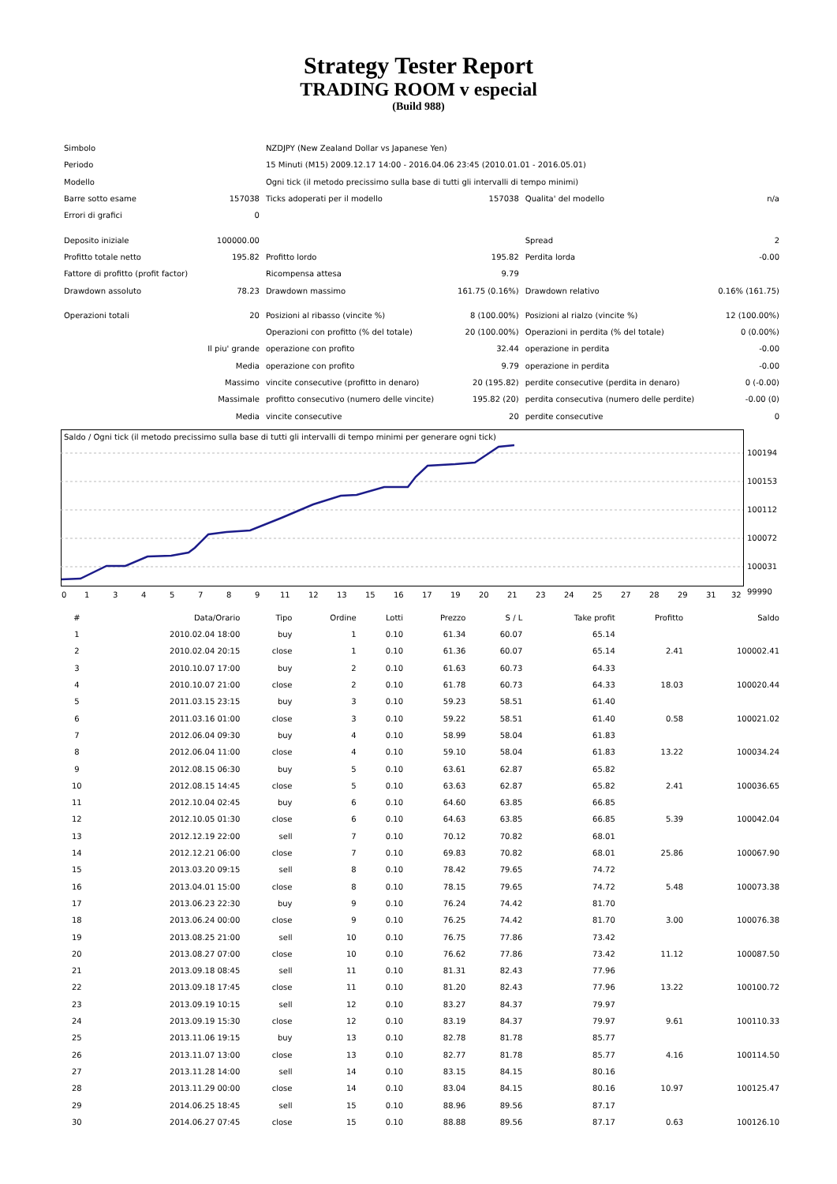Strategy Tester Report
TRADING ROOM v especial
(Build 988)
| Simbolo | | NZDJPY (New Zealand Dollar vs Japanese Yen) | | | |
| Periodo | | 15 Minuti (M15) 2009.12.17 14:00 - 2016.04.06 23:45 (2010.01.01 - 2016.05.01) | | | |
| Modello | | Ogni tick (il metodo precissimo sulla base di tutti gli intervalli di tempo minimi) | | | |
| Barre sotto esame | 157038 | Ticks adoperati per il modello | 157038 | Qualita' del modello | n/a |
| Errori di grafici | 0 | | | | |
| Deposito iniziale | 100000.00 | | | Spread | 2 |
| Profitto totale netto | 195.82 | Profitto lordo | 195.82 | Perdita lorda | -0.00 |
| Fattore di profitto (profit factor) | | Ricompensa attesa | 9.79 | | |
| Drawdown assoluto | 78.23 | Drawdown massimo | 161.75 (0.16%) | Drawdown relativo | 0.16% (161.75) |
| Operazioni totali | 20 | Posizioni al ribasso (vincite %) | 8 (100.00%) | Posizioni al rialzo (vincite %) | 12 (100.00%) |
| | | Operazioni con profitto (% del totale) | 20 (100.00%) | Operazioni in perdita (% del totale) | 0 (0.00%) |
| | Il piu' grande | operazione con profito | 32.44 | operazione in perdita | -0.00 |
| | Media | operazione con profito | 9.79 | operazione in perdita | -0.00 |
| | Massimo | vincite consecutive (profitto in denaro) | 20 (195.82) | perdite consecutive (perdita in denaro) | 0 (-0.00) |
| | Massimale | profitto consecutivo (numero delle vincite) | 195.82 (20) | perdita consecutiva (numero delle perdite) | -0.00 (0) |
| | Media | vincite consecutive | 20 | perdite consecutive | 0 |
Saldo / Ogni tick (il metodo precissimo sulla base di tutti gli intervalli di tempo minimi per generare ogni tick)
100194
100153
100112
100072
100031
99990
0 1 3 4 5 7 8 9 11 12 13 15 16 17 19 20 21 23 24 25 27 28 29 31 32
| # | Data/Orario | Tipo | Ordine | Lotti | Prezzo | S / L | Take profit | Profitto | Saldo |
| --- | --- | --- | --- | --- | --- | --- | --- | --- | --- |
| 1 | 2010.02.04 18:00 | buy | 1 | 0.10 | 61.34 | 60.07 | 65.14 | | |
| 2 | 2010.02.04 20:15 | close | 1 | 0.10 | 61.36 | 60.07 | 65.14 | 2.41 | 100002.41 |
| 3 | 2010.10.07 17:00 | buy | 2 | 0.10 | 61.63 | 60.73 | 64.33 | | |
| 4 | 2010.10.07 21:00 | close | 2 | 0.10 | 61.78 | 60.73 | 64.33 | 18.03 | 100020.44 |
| 5 | 2011.03.15 23:15 | buy | 3 | 0.10 | 59.23 | 58.51 | 61.40 | | |
| 6 | 2011.03.16 01:00 | close | 3 | 0.10 | 59.22 | 58.51 | 61.40 | 0.58 | 100021.02 |
| 7 | 2012.06.04 09:30 | buy | 4 | 0.10 | 58.99 | 58.04 | 61.83 | | |
| 8 | 2012.06.04 11:00 | close | 4 | 0.10 | 59.10 | 58.04 | 61.83 | 13.22 | 100034.24 |
| 9 | 2012.08.15 06:30 | buy | 5 | 0.10 | 63.61 | 62.87 | 65.82 | | |
| 10 | 2012.08.15 14:45 | close | 5 | 0.10 | 63.63 | 62.87 | 65.82 | 2.41 | 100036.65 |
| 11 | 2012.10.04 02:45 | buy | 6 | 0.10 | 64.60 | 63.85 | 66.85 | | |
| 12 | 2012.10.05 01:30 | close | 6 | 0.10 | 64.63 | 63.85 | 66.85 | 5.39 | 100042.04 |
| 13 | 2012.12.19 22:00 | sell | 7 | 0.10 | 70.12 | 70.82 | 68.01 | | |
| 14 | 2012.12.21 06:00 | close | 7 | 0.10 | 69.83 | 70.82 | 68.01 | 25.86 | 100067.90 |
| 15 | 2013.03.20 09:15 | sell | 8 | 0.10 | 78.42 | 79.65 | 74.72 | | |
| 16 | 2013.04.01 15:00 | close | 8 | 0.10 | 78.15 | 79.65 | 74.72 | 5.48 | 100073.38 |
| 17 | 2013.06.23 22:30 | buy | 9 | 0.10 | 76.24 | 74.42 | 81.70 | | |
| 18 | 2013.06.24 00:00 | close | 9 | 0.10 | 76.25 | 74.42 | 81.70 | 3.00 | 100076.38 |
| 19 | 2013.08.25 21:00 | sell | 10 | 0.10 | 76.75 | 77.86 | 73.42 | | |
| 20 | 2013.08.27 07:00 | close | 10 | 0.10 | 76.62 | 77.86 | 73.42 | 11.12 | 100087.50 |
| 21 | 2013.09.18 08:45 | sell | 11 | 0.10 | 81.31 | 82.43 | 77.96 | | |
| 22 | 2013.09.18 17:45 | close | 11 | 0.10 | 81.20 | 82.43 | 77.96 | 13.22 | 100100.72 |
| 23 | 2013.09.19 10:15 | sell | 12 | 0.10 | 83.27 | 84.37 | 79.97 | | |
| 24 | 2013.09.19 15:30 | close | 12 | 0.10 | 83.19 | 84.37 | 79.97 | 9.61 | 100110.33 |
| 25 | 2013.11.06 19:15 | buy | 13 | 0.10 | 82.78 | 81.78 | 85.77 | | |
| 26 | 2013.11.07 13:00 | close | 13 | 0.10 | 82.77 | 81.78 | 85.77 | 4.16 | 100114.50 |
| 27 | 2013.11.28 14:00 | sell | 14 | 0.10 | 83.15 | 84.15 | 80.16 | | |
| 28 | 2013.11.29 00:00 | close | 14 | 0.10 | 83.04 | 84.15 | 80.16 | 10.97 | 100125.47 |
| 29 | 2014.06.25 18:45 | sell | 15 | 0.10 | 88.96 | 89.56 | 87.17 | | |
| 30 | 2014.06.27 07:45 | close | 15 | 0.10 | 88.88 | 89.56 | 87.17 | 0.63 | 100126.10 |